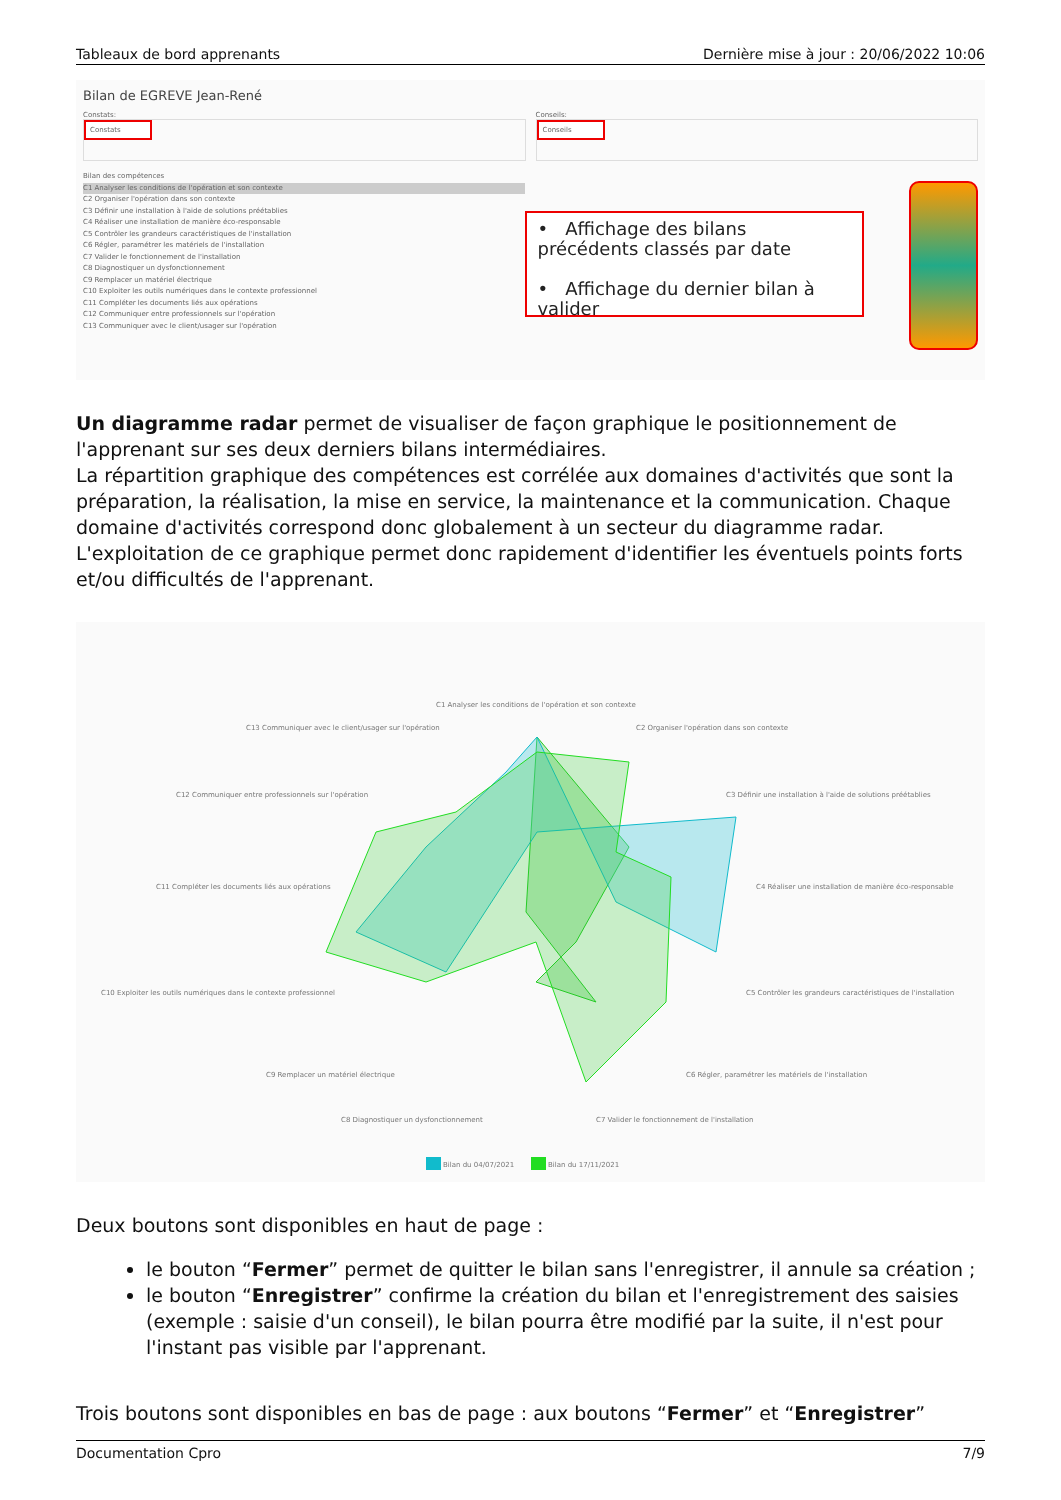Tableaux de bord apprenants Dernière mise à jour : 20/06/2022 10:06
Bilan de EGREVE Jean-René
Constats:
Constats
Conseils:
Conseils
Bilan des compétences
C1 Analyser les conditions de l'opération et son contexte
C2 Organiser l'opération dans son contexte
C3 Définir une installation à l'aide de solutions préétablies
C4 Réaliser une installation de manière éco-responsable
C5 Contrôler les grandeurs caractéristiques de l'installation
C6 Régler, paramétrer les matériels de l'installation
C7 Valider le fonctionnement de l'installation
C8 Diagnostiquer un dysfonctionnement
C9 Remplacer un matériel électrique
C10 Exploiter les outils numériques dans le contexte professionnel
C11 Compléter les documents liés aux opérations
C12 Communiquer entre professionnels sur l'opération
C13 Communiquer avec le client/usager sur l'opération
• Affichage des bilans précédents classés par date
• Affichage du dernier bilan à valider
Un diagramme radar permet de visualiser de façon graphique le positionnement de l'apprenant sur ses deux derniers bilans intermédiaires.
La répartition graphique des compétences est corrélée aux domaines d'activités que sont la préparation, la réalisation, la mise en service, la maintenance et la communication. Chaque domaine d'activités correspond donc globalement à un secteur du diagramme radar. L'exploitation de ce graphique permet donc rapidement d'identifier les éventuels points forts et/ou difficultés de l'apprenant.
C1 Analyser les conditions de l'opération et son contexte
C2 Organiser l'opération dans son contexte
C13 Communiquer avec le client/usager sur l'opération
C3 Définir une installation à l'aide de solutions préétablies
C12 Communiquer entre professionnels sur l'opération
C4 Réaliser une installation de manière éco-responsable
C11 Compléter les documents liés aux opérations
C5 Contrôler les grandeurs caractéristiques de l'installation
C10 Exploiter les outils numériques dans le contexte professionnel
C6 Régler, paramétrer les matériels de l'installation
C9 Remplacer un matériel électrique
C7 Valider le fonctionnement de l'installation
C8 Diagnostiquer un dysfonctionnement
Bilan du 04/07/2021
Bilan du 17/11/2021
Deux boutons sont disponibles en haut de page :
le bouton “Fermer” permet de quitter le bilan sans l'enregistrer, il annule sa création ;
le bouton “Enregistrer” confirme la création du bilan et l'enregistrement des saisies (exemple : saisie d'un conseil), le bilan pourra être modifié par la suite, il n'est pour l'instant pas visible par l'apprenant.
Trois boutons sont disponibles en bas de page : aux boutons “Fermer” et “Enregistrer”
Documentation Cpro 7/9